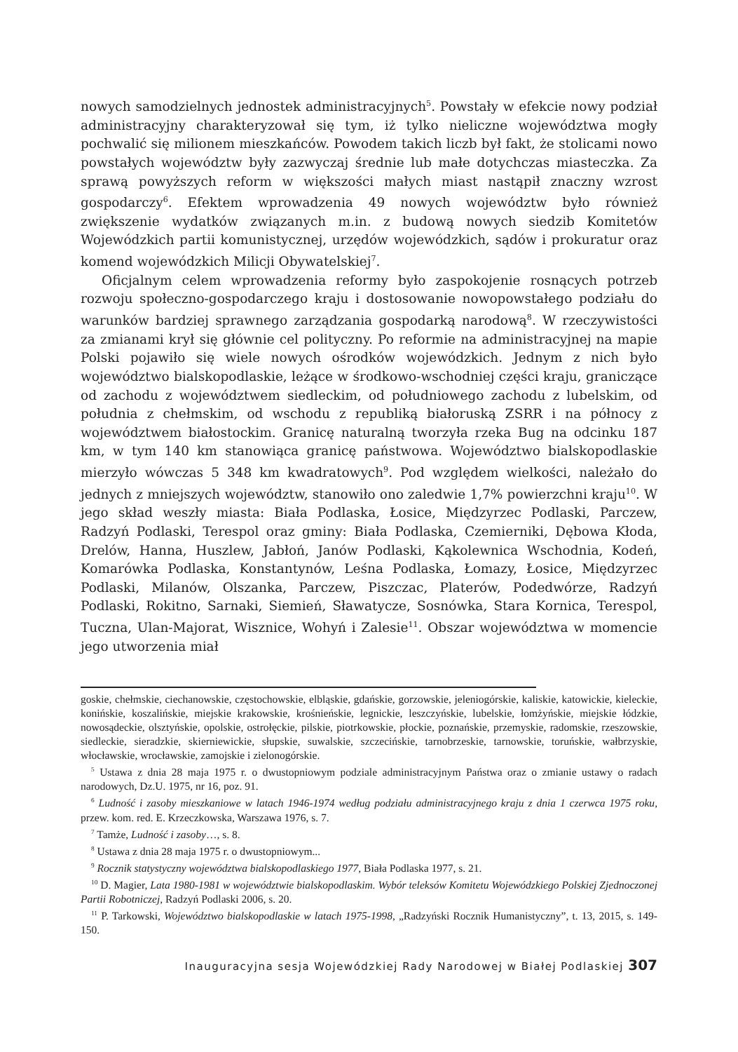nowych samodzielnych jednostek administracyjnych<sup>5</sup>. Powstały w efekcie nowy podział administracyjny charakteryzował się tym, iż tylko nieliczne województwa mogły pochwalić się milionem mieszkańców. Powodem takich liczb był fakt, że stolicami nowo powstałych województw były zazwyczaj średnie lub małe dotychczas miasteczka. Za sprawą powyższych reform w większości małych miast nastąpił znaczny wzrost gospodarczy<sup>6</sup>. Efektem wprowadzenia 49 nowych województw było również zwiększenie wydatków związanych m.in. z budową nowych siedzib Komitetów Wojewódzkich partii komunistycznej, urzędów wojewódzkich, sądów i prokuratur oraz komend wojewódzkich Milicji Obywatelskiej<sup>7</sup>.
Oficjalnym celem wprowadzenia reformy było zaspokojenie rosnących potrzeb rozwoju społeczno-gospodarczego kraju i dostosowanie nowopowstałego podziału do warunków bardziej sprawnego zarządzania gospodarką narodową<sup>8</sup>. W rzeczywistości za zmianami krył się głównie cel polityczny. Po reformie na administracyjnej na mapie Polski pojawiło się wiele nowych ośrodków wojewódzkich. Jednym z nich było województwo bialskopodlaskie, leżące w środkowo-wschodniej części kraju, graniczące od zachodu z województwem siedleckim, od południowego zachodu z lubelskim, od południa z chełmskim, od wschodu z republiką białoruską ZSRR i na północy z województwem białostockim. Granicę naturalną tworzyła rzeka Bug na odcinku 187 km, w tym 140 km stanowiąca granicę państwowa. Województwo bialskopodlaskie mierzyło wówczas 5 348 km kwadratowych<sup>9</sup>. Pod względem wielkości, należało do jednych z mniejszych województw, stanowiło ono zaledwie 1,7% powierzchni kraju<sup>10</sup>. W jego skład weszły miasta: Biała Podlaska, Łosice, Międzyrzec Podlaski, Parczew, Radzyń Podlaski, Terespol oraz gminy: Biała Podlaska, Czemierniki, Dębowa Kłoda, Drelów, Hanna, Huszlew, Jabłoń, Janów Podlaski, Kąkolewnica Wschodnia, Kodeń, Komarówka Podlaska, Konstantynów, Leśna Podlaska, Łomazy, Łosice, Międzyrzec Podlaski, Milanów, Olszanka, Parczew, Piszczac, Platerów, Podedwórze, Radzyń Podlaski, Rokitno, Sarnaki, Siemień, Sławatycze, Sosnówka, Stara Kornica, Terespol, Tuczna, Ulan-Majorat, Wisznice, Wohyń i Zalesie<sup>11</sup>. Obszar województwa w momencie jego utworzenia miał
goskie, chełmskie, ciechanowskie, częstochowskie, elbląskie, gdańskie, gorzowskie, jeleniogórskie, kaliskie, katowickie, kieleckie, konińskie, koszalińskie, miejskie krakowskie, krośnieńskie, legnickie, leszczyńskie, lubelskie, łomżyńskie, miejskie łódzkie, nowosądeckie, olsztyńskie, opolskie, ostrołęckie, pilskie, piotrkowskie, płockie, poznańskie, przemyskie, radomskie, rzeszowskie, siedleckie, sieradzkie, skierniewickie, słupskie, suwalskie, szczecińskie, tarnobrzeskie, tarnowskie, toruńskie, wałbrzyskie, włocławskie, wrocławskie, zamojskie i zielonogórskie.
<sup>5</sup> Ustawa z dnia 28 maja 1975 r. o dwustopniowym podziale administracyjnym Państwa oraz o zmianie ustawy o radach narodowych, Dz.U. 1975, nr 16, poz. 91.
<sup>6</sup> Ludność i zasoby mieszkaniowe w latach 1946-1974 według podziału administracyjnego kraju z dnia 1 czerwca 1975 roku, przew. kom. red. E. Krzeczkowska, Warszawa 1976, s. 7.
<sup>7</sup> Tamże, Ludność i zasoby…, s. 8.
<sup>8</sup> Ustawa z dnia 28 maja 1975 r. o dwustopniowym...
<sup>9</sup> Rocznik statystyczny województwa bialskopodlaskiego 1977, Biała Podlaska 1977, s. 21.
<sup>10</sup> D. Magier, Lata 1980-1981 w województwie bialskopodlaskim. Wybór teleksów Komitetu Wojewódzkiego Polskiej Zjednoczonej Partii Robotniczej, Radzyń Podlaski 2006, s. 20.
<sup>11</sup> P. Tarkowski, Województwo bialskopodlaskie w latach 1975-1998, „Radzyński Rocznik Humanistyczny”, t. 13, 2015, s. 149-150.
Inauguracyjna sesja Wojewódzkiej Rady Narodowej w Białej Podlaskiej 307